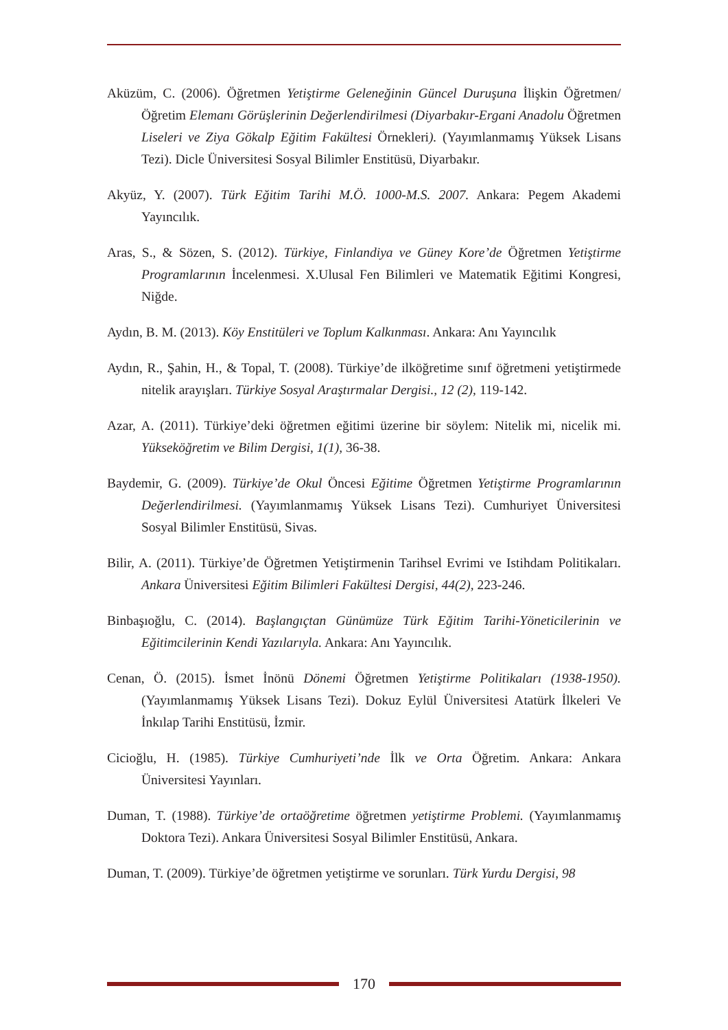Aküzüm, C. (2006). Öğretmen Yetiştirme Geleneğinin Güncel Duruşuna İlişkin Öğretmen/ Öğretim Elemanı Görüşlerinin Değerlendirilmesi (Diyarbakır-Ergani Anadolu Öğretmen Liseleri ve Ziya Gökalp Eğitim Fakültesi Örnekleri). (Yayımlanmamış Yüksek Lisans Tezi). Dicle Üniversitesi Sosyal Bilimler Enstitüsü, Diyarbakır.
Akyüz, Y. (2007). Türk Eğitim Tarihi M.Ö. 1000-M.S. 2007. Ankara: Pegem Akademi Yayıncılık.
Aras, S., & Sözen, S. (2012). Türkiye, Finlandiya ve Güney Kore’de Öğretmen Yetiştirme Programlarının İncelenmesi. X.Ulusal Fen Bilimleri ve Matematik Eğitimi Kongresi, Niğde.
Aydın, B. M. (2013). Köy Enstitüleri ve Toplum Kalkınması. Ankara: Anı Yayıncılık
Aydın, R., Şahin, H., & Topal, T. (2008). Türkiye’de ilköğretime sınıf öğretmeni yetiştirmede nitelik arayışları. Türkiye Sosyal Araştırmalar Dergisi., 12 (2), 119-142.
Azar, A. (2011). Türkiye’deki öğretmen eğitimi üzerine bir söylem: Nitelik mi, nicelik mi. Yükseköğretim ve Bilim Dergisi, 1(1), 36-38.
Baydemir, G. (2009). Türkiye’de Okul Öncesi Eğitime Öğretmen Yetiştirme Programlarının Değerlendirilmesi. (Yayımlanmamış Yüksek Lisans Tezi). Cumhuriyet Üniversitesi Sosyal Bilimler Enstitüsü, Sivas.
Bilir, A. (2011). Türkiye’de Öğretmen Yetiştirmenin Tarihsel Evrimi ve Istihdam Politikaları. Ankara Üniversitesi Eğitim Bilimleri Fakültesi Dergisi, 44(2), 223-246.
Binbaşıoğlu, C. (2014). Başlangıçtan Günümüze Türk Eğitim Tarihi-Yöneticilerinin ve Eğitimcilerinin Kendi Yazılarıyla. Ankara: Anı Yayıncılık.
Cenan, Ö. (2015). İsmet İnönü Dönemi Öğretmen Yetiştirme Politikaları (1938-1950). (Yayımlanmamış Yüksek Lisans Tezi). Dokuz Eylül Üniversitesi Atatürk İlkeleri Ve İnkılap Tarihi Enstitüsü, İzmir.
Cicioğlu, H. (1985). Türkiye Cumhuriyeti’nde İlk ve Orta Öğretim. Ankara: Ankara Üniversitesi Yayınları.
Duman, T. (1988). Türkiye’de ortaöğretime öğretmen yetiştirme Problemi. (Yayımlanmamış Doktora Tezi). Ankara Üniversitesi Sosyal Bilimler Enstitüsü, Ankara.
Duman, T. (2009). Türkiye’de öğretmen yetiştirme ve sorunları. Türk Yurdu Dergisi, 98
170